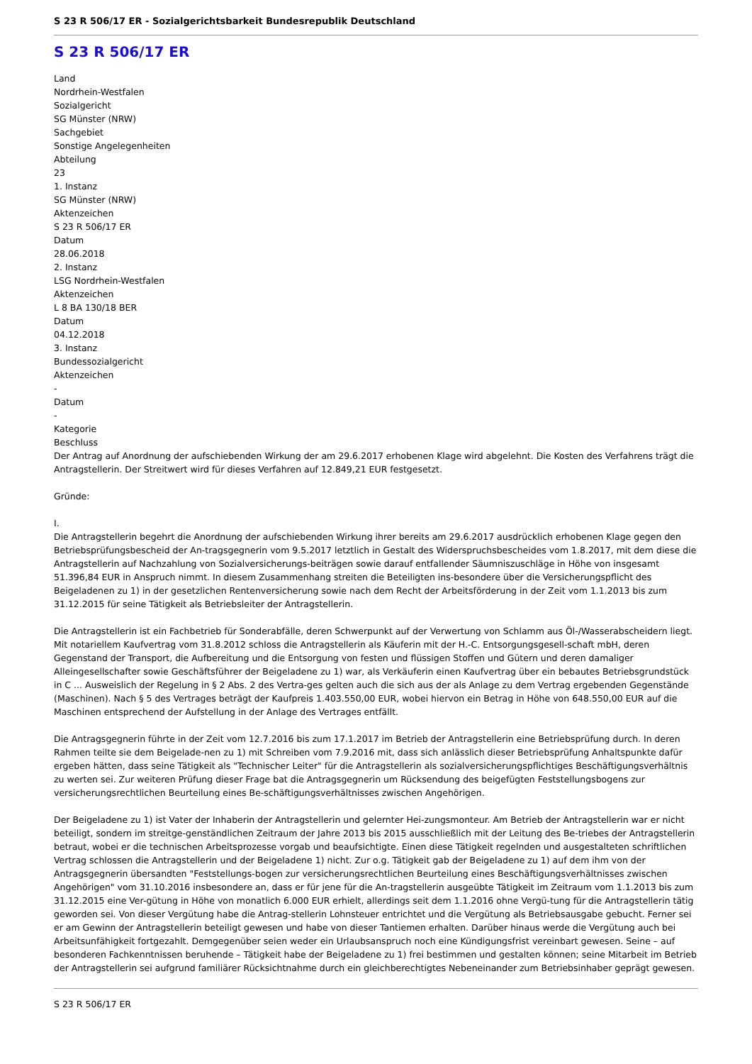S 23 R 506/17 ER - Sozialgerichtsbarkeit Bundesrepublik Deutschland
S 23 R 506/17 ER
Land
Nordrhein-Westfalen
Sozialgericht
SG Münster (NRW)
Sachgebiet
Sonstige Angelegenheiten
Abteilung
23
1. Instanz
SG Münster (NRW)
Aktenzeichen
S 23 R 506/17 ER
Datum
28.06.2018
2. Instanz
LSG Nordrhein-Westfalen
Aktenzeichen
L 8 BA 130/18 BER
Datum
04.12.2018
3. Instanz
Bundessozialgericht
Aktenzeichen
-
Datum
-
Kategorie
Beschluss
Der Antrag auf Anordnung der aufschiebenden Wirkung der am 29.6.2017 erhobenen Klage wird abgelehnt. Die Kosten des Verfahrens trägt die Antragstellerin. Der Streitwert wird für dieses Verfahren auf 12.849,21 EUR festgesetzt.
Gründe:
I.
Die Antragstellerin begehrt die Anordnung der aufschiebenden Wirkung ihrer bereits am 29.6.2017 ausdrücklich erhobenen Klage gegen den Betriebsprüfungsbescheid der An-tragsgegnerin vom 9.5.2017 letztlich in Gestalt des Widerspruchsbescheides vom 1.8.2017, mit dem diese die Antragstellerin auf Nachzahlung von Sozialversicherungs-beiträgen sowie darauf entfallender Säumniszuschläge in Höhe von insgesamt 51.396,84 EUR in Anspruch nimmt. In diesem Zusammenhang streiten die Beteiligten ins-besondere über die Versicherungspflicht des Beigeladenen zu 1) in der gesetzlichen Rentenversicherung sowie nach dem Recht der Arbeitsförderung in der Zeit vom 1.1.2013 bis zum 31.12.2015 für seine Tätigkeit als Betriebsleiter der Antragstellerin.
Die Antragstellerin ist ein Fachbetrieb für Sonderabfälle, deren Schwerpunkt auf der Verwertung von Schlamm aus Öl-/Wasserabscheidern liegt. Mit notariellem Kaufvertrag vom 31.8.2012 schloss die Antragstellerin als Käuferin mit der H.-C. Entsorgungsgesell-schaft mbH, deren Gegenstand der Transport, die Aufbereitung und die Entsorgung von festen und flüssigen Stoffen und Gütern und deren damaliger Alleingesellschafter sowie Geschäftsführer der Beigeladene zu 1) war, als Verkäuferin einen Kaufvertrag über ein bebautes Betriebsgrundstück in C ... Ausweislich der Regelung in § 2 Abs. 2 des Vertra-ges gelten auch die sich aus der als Anlage zu dem Vertrag ergebenden Gegenstände (Maschinen). Nach § 5 des Vertrages beträgt der Kaufpreis 1.403.550,00 EUR, wobei hiervon ein Betrag in Höhe von 648.550,00 EUR auf die Maschinen entsprechend der Aufstellung in der Anlage des Vertrages entfällt.
Die Antragsgegnerin führte in der Zeit vom 12.7.2016 bis zum 17.1.2017 im Betrieb der Antragstellerin eine Betriebsprüfung durch. In deren Rahmen teilte sie dem Beigelade-nen zu 1) mit Schreiben vom 7.9.2016 mit, dass sich anlässlich dieser Betriebsprüfung Anhaltspunkte dafür ergeben hätten, dass seine Tätigkeit als "Technischer Leiter" für die Antragstellerin als sozialversicherungspflichtiges Beschäftigungsverhältnis zu werten sei. Zur weiteren Prüfung dieser Frage bat die Antragsgegnerin um Rücksendung des beigefügten Feststellungsbogens zur versicherungsrechtlichen Beurteilung eines Be-schäftigungsverhältnisses zwischen Angehörigen.
Der Beigeladene zu 1) ist Vater der Inhaberin der Antragstellerin und gelernter Hei-zungsmonteur. Am Betrieb der Antragstellerin war er nicht beteiligt, sondern im streitge-genständlichen Zeitraum der Jahre 2013 bis 2015 ausschließlich mit der Leitung des Be-triebes der Antragstellerin betraut, wobei er die technischen Arbeitsprozesse vorgab und beaufsichtigte. Einen diese Tätigkeit regelnden und ausgestalteten schriftlichen Vertrag schlossen die Antragstellerin und der Beigeladene 1) nicht. Zur o.g. Tätigkeit gab der Beigeladene zu 1) auf dem ihm von der Antragsgegnerin übersandten "Feststellungs-bogen zur versicherungsrechtlichen Beurteilung eines Beschäftigungsverhältnisses zwischen Angehörigen" vom 31.10.2016 insbesondere an, dass er für jene für die An-tragstellerin ausgeübte Tätigkeit im Zeitraum vom 1.1.2013 bis zum 31.12.2015 eine Ver-gütung in Höhe von monatlich 6.000 EUR erhielt, allerdings seit dem 1.1.2016 ohne Vergü-tung für die Antragstellerin tätig geworden sei. Von dieser Vergütung habe die Antrag-stellerin Lohnsteuer entrichtet und die Vergütung als Betriebsausgabe gebucht. Ferner sei er am Gewinn der Antragstellerin beteiligt gewesen und habe von dieser Tantiemen erhalten. Darüber hinaus werde die Vergütung auch bei Arbeitsunfähigkeit fortgezahlt. Demgegenüber seien weder ein Urlaubsanspruch noch eine Kündigungsfrist vereinbart gewesen. Seine – auf besonderen Fachkenntnissen beruhende – Tätigkeit habe der Beigeladene zu 1) frei bestimmen und gestalten können; seine Mitarbeit im Betrieb der Antragstellerin sei aufgrund familiärer Rücksichtnahme durch ein gleichberechtigtes Nebeneinander zum Betriebsinhaber geprägt gewesen.
S 23 R 506/17 ER